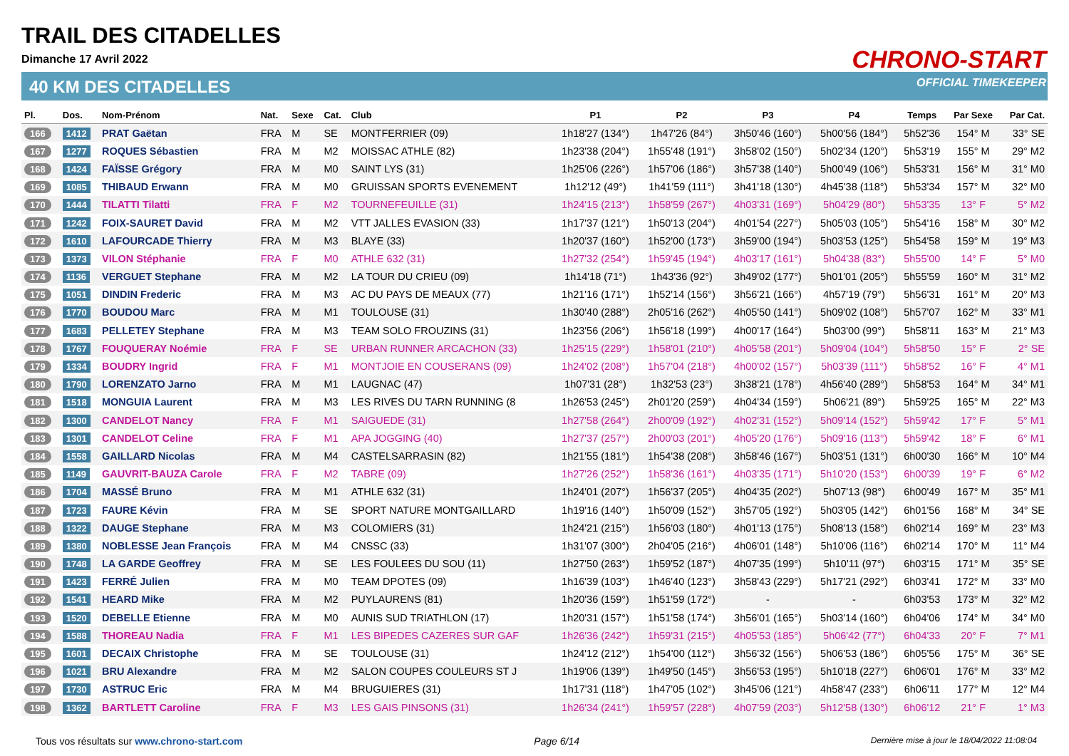TRAIL DES CITADELLES
Dimanche 17 Avril 2022
40 KM DES CITADELLES
CHRONO-START
OFFICIAL TIMEKEEPER
| Pl. | Dos. | Nom-Prénom | Nat. | Sexe | Cat. | Club | P1 | P2 | P3 | P4 | Temps | Par Sexe | Par Cat. |
| --- | --- | --- | --- | --- | --- | --- | --- | --- | --- | --- | --- | --- | --- |
| 166 | 1412 | PRAT Gaëtan | FRA | M | SE | MONTFERRIER (09) | 1h18'27 (134°) | 1h47'26 (84°) | 3h50'46 (160°) | 5h00'56 (184°) | 5h52'36 | 154° M | 33° SE |
| 167 | 1277 | ROQUES Sébastien | FRA | M | M2 | MOISSAC ATHLE (82) | 1h23'38 (204°) | 1h55'48 (191°) | 3h58'02 (150°) | 5h02'34 (120°) | 5h53'19 | 155° M | 29° M2 |
| 168 | 1424 | FAÏSSE Grégory | FRA | M | M0 | SAINT LYS (31) | 1h25'06 (226°) | 1h57'06 (186°) | 3h57'38 (140°) | 5h00'49 (106°) | 5h53'31 | 156° M | 31° M0 |
| 169 | 1085 | THIBAUD Erwann | FRA | M | M0 | GRUISSAN SPORTS EVENEMENT | 1h12'12 (49°) | 1h41'59 (111°) | 3h41'18 (130°) | 4h45'38 (118°) | 5h53'34 | 157° M | 32° M0 |
| 170 | 1444 | TILATTI Tilatti | FRA | F | M2 | TOURNEFEUILLE (31) | 1h24'15 (213°) | 1h58'59 (267°) | 4h03'31 (169°) | 5h04'29 (80°) | 5h53'35 | 13° F | 5° M2 |
| 171 | 1242 | FOIX-SAURET David | FRA | M | M2 | VTT JALLES EVASION (33) | 1h17'37 (121°) | 1h50'13 (204°) | 4h01'54 (227°) | 5h05'03 (105°) | 5h54'16 | 158° M | 30° M2 |
| 172 | 1610 | LAFOURCADE Thierry | FRA | M | M3 | BLAYE (33) | 1h20'37 (160°) | 1h52'00 (173°) | 3h59'00 (194°) | 5h03'53 (125°) | 5h54'58 | 159° M | 19° M3 |
| 173 | 1373 | VILON Stéphanie | FRA | F | M0 | ATHLE 632 (31) | 1h27'32 (254°) | 1h59'45 (194°) | 4h03'17 (161°) | 5h04'38 (83°) | 5h55'00 | 14° F | 5° M0 |
| 174 | 1136 | VERGUET Stephane | FRA | M | M2 | LA TOUR DU CRIEU (09) | 1h14'18 (71°) | 1h43'36 (92°) | 3h49'02 (177°) | 5h01'01 (205°) | 5h55'59 | 160° M | 31° M2 |
| 175 | 1051 | DINDIN Frederic | FRA | M | M3 | AC DU PAYS DE MEAUX (77) | 1h21'16 (171°) | 1h52'14 (156°) | 3h56'21 (166°) | 4h57'19 (79°) | 5h56'31 | 161° M | 20° M3 |
| 176 | 1770 | BOUDOU Marc | FRA | M | M1 | TOULOUSE (31) | 1h30'40 (288°) | 2h05'16 (262°) | 4h05'50 (141°) | 5h09'02 (108°) | 5h57'07 | 162° M | 33° M1 |
| 177 | 1683 | PELLETEY Stephane | FRA | M | M3 | TEAM SOLO FROUZINS (31) | 1h23'56 (206°) | 1h56'18 (199°) | 4h00'17 (164°) | 5h03'00 (99°) | 5h58'11 | 163° M | 21° M3 |
| 178 | 1767 | FOUQUERAY Noémie | FRA | F | SE | URBAN RUNNER ARCACHON (33) | 1h25'15 (229°) | 1h58'01 (210°) | 4h05'58 (201°) | 5h09'04 (104°) | 5h58'50 | 15° F | 2° SE |
| 179 | 1334 | BOUDRY Ingrid | FRA | F | M1 | MONTJOIE EN COUSERANS (09) | 1h24'02 (208°) | 1h57'04 (218°) | 4h00'02 (157°) | 5h03'39 (111°) | 5h58'52 | 16° F | 4° M1 |
| 180 | 1790 | LORENZATO Jarno | FRA | M | M1 | LAUGNAC (47) | 1h07'31 (28°) | 1h32'53 (23°) | 3h38'21 (178°) | 4h56'40 (289°) | 5h58'53 | 164° M | 34° M1 |
| 181 | 1518 | MONGUIA Laurent | FRA | M | M3 | LES RIVES DU TARN RUNNING (8 | 1h26'53 (245°) | 2h01'20 (259°) | 4h04'34 (159°) | 5h06'21 (89°) | 5h59'25 | 165° M | 22° M3 |
| 182 | 1300 | CANDELOT Nancy | FRA | F | M1 | SAIGUEDE (31) | 1h27'58 (264°) | 2h00'09 (192°) | 4h02'31 (152°) | 5h09'14 (152°) | 5h59'42 | 17° F | 5° M1 |
| 183 | 1301 | CANDELOT Celine | FRA | F | M1 | APA JOGGING (40) | 1h27'37 (257°) | 2h00'03 (201°) | 4h05'20 (176°) | 5h09'16 (113°) | 5h59'42 | 18° F | 6° M1 |
| 184 | 1558 | GAILLARD Nicolas | FRA | M | M4 | CASTELSARRASIN (82) | 1h21'55 (181°) | 1h54'38 (208°) | 3h58'46 (167°) | 5h03'51 (131°) | 6h00'30 | 166° M | 10° M4 |
| 185 | 1149 | GAUVRIT-BAUZA Carole | FRA | F | M2 | TABRE (09) | 1h27'26 (252°) | 1h58'36 (161°) | 4h03'35 (171°) | 5h10'20 (153°) | 6h00'39 | 19° F | 6° M2 |
| 186 | 1704 | MASSÉ Bruno | FRA | M | M1 | ATHLE 632 (31) | 1h24'01 (207°) | 1h56'37 (205°) | 4h04'35 (202°) | 5h07'13 (98°) | 6h00'49 | 167° M | 35° M1 |
| 187 | 1723 | FAURE Kévin | FRA | M | SE | SPORT NATURE MONTGAILLARD | 1h19'16 (140°) | 1h50'09 (152°) | 3h57'05 (192°) | 5h03'05 (142°) | 6h01'56 | 168° M | 34° SE |
| 188 | 1322 | DAUGE Stephane | FRA | M | M3 | COLOMIERS (31) | 1h24'21 (215°) | 1h56'03 (180°) | 4h01'13 (175°) | 5h08'13 (158°) | 6h02'14 | 169° M | 23° M3 |
| 189 | 1380 | NOBLESSE Jean François | FRA | M | M4 | CNSSC (33) | 1h31'07 (300°) | 2h04'05 (216°) | 4h06'01 (148°) | 5h10'06 (116°) | 6h02'14 | 170° M | 11° M4 |
| 190 | 1748 | LA GARDE Geoffrey | FRA | M | SE | LES FOULEES DU SOU (11) | 1h27'50 (263°) | 1h59'52 (187°) | 4h07'35 (199°) | 5h10'11 (97°) | 6h03'15 | 171° M | 35° SE |
| 191 | 1423 | FERRÉ Julien | FRA | M | M0 | TEAM DPOTES (09) | 1h16'39 (103°) | 1h46'40 (123°) | 3h58'43 (229°) | 5h17'21 (292°) | 6h03'41 | 172° M | 33° M0 |
| 192 | 1541 | HEARD Mike | FRA | M | M2 | PUYLAURENS (81) | 1h20'36 (159°) | 1h51'59 (172°) | - | - | 6h03'53 | 173° M | 32° M2 |
| 193 | 1520 | DEBELLE Etienne | FRA | M | M0 | AUNIS SUD TRIATHLON (17) | 1h20'31 (157°) | 1h51'58 (174°) | 3h56'01 (165°) | 5h03'14 (160°) | 6h04'06 | 174° M | 34° M0 |
| 194 | 1588 | THOREAU Nadia | FRA | F | M1 | LES BIPEDES CAZERES SUR GAF | 1h26'36 (242°) | 1h59'31 (215°) | 4h05'53 (185°) | 5h06'42 (77°) | 6h04'33 | 20° F | 7° M1 |
| 195 | 1601 | DECAIX Christophe | FRA | M | SE | TOULOUSE (31) | 1h24'12 (212°) | 1h54'00 (112°) | 3h56'32 (156°) | 5h06'53 (186°) | 6h05'56 | 175° M | 36° SE |
| 196 | 1021 | BRU Alexandre | FRA | M | M2 | SALON COUPES COULEURS ST J | 1h19'06 (139°) | 1h49'50 (145°) | 3h56'53 (195°) | 5h10'18 (227°) | 6h06'01 | 176° M | 33° M2 |
| 197 | 1730 | ASTRUC Eric | FRA | M | M4 | BRUGUIERES (31) | 1h17'31 (118°) | 1h47'05 (102°) | 3h45'06 (121°) | 4h58'47 (233°) | 6h06'11 | 177° M | 12° M4 |
| 198 | 1362 | BARTLETT Caroline | FRA | F | M3 | LES GAIS PINSONS (31) | 1h26'34 (241°) | 1h59'57 (228°) | 4h07'59 (203°) | 5h12'58 (130°) | 6h06'12 | 21° F | 1° M3 |
Tous vos résultats sur www.chrono-start.com Page 6/14 Dernière mise à jour le 18/04/2022 11:08:04